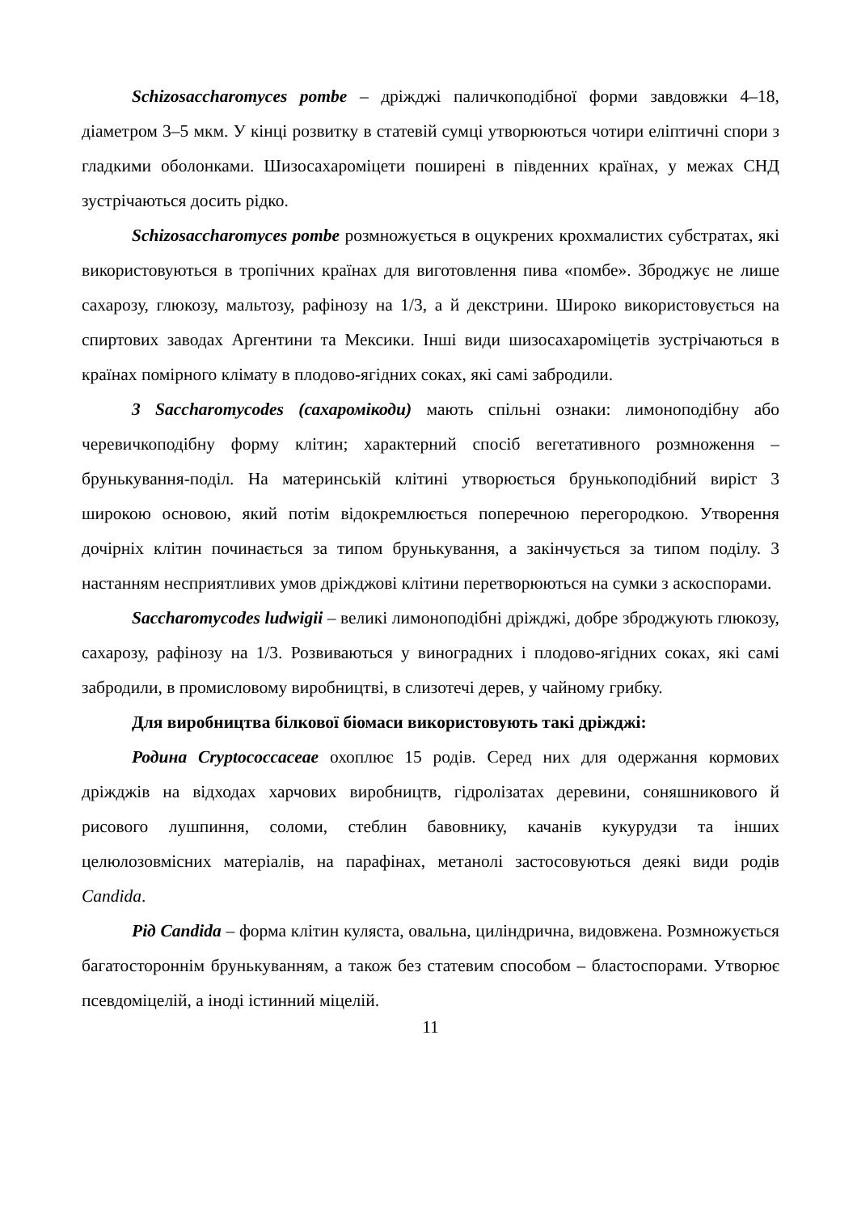Schizosaccharomyces pombe – дріжджі паличкоподібної форми завдовжки 4–18, діаметром 3–5 мкм. У кінці розвитку в статевій сумці утворюються чотири еліптичні спори з гладкими оболонками. Шизосахароміцети поширені в південних країнах, у межах СНД зустрічаються досить рідко.
Schizosaccharomyces pombe розмножується в оцукрених крохмалистих субстратах, які використовуються в тропічних країнах для виготовлення пива «помбе». Зброджує не лише сахарозу, глюкозу, мальтозу, рафінозу на 1/3, а й декстрини. Широко використовується на спиртових заводах Аргентини та Мексики. Інші види шизосахароміцетів зустрічаються в країнах помірного клімату в плодово-ягідних соках, які самі забродили.
3 Saccharomycodes (сахаромікоди) мають спільні ознаки: лимоноподібну або черевичкоподібну форму клітин; характерний спосіб вегетативного розмноження – брунькування-поділ. На материнській клітині утворюється брунькоподібний виріст 3 широкою основою, який потім відокремлюється поперечною перегородкою. Утворення дочірніх клітин починається за типом брунькування, а закінчується за типом поділу. 3 настанням несприятливих умов дріжджові клітини перетворюються на сумки з аскоспорами.
Saccharomycodes ludwigii – великі лимоноподібні дріжджі, добре зброджують глюкозу, сахарозу, рафінозу на 1/3. Розвиваються у виноградних і плодово-ягідних соках, які самі забродили, в промисловому виробництві, в слизотечі дерев, у чайному грибку.
Для виробництва білкової біомаси використовують такі дріжджі:
Родина Cryptococcaceae охоплює 15 родів. Серед них для одержання кормових дріжджів на відходах харчових виробництв, гідролізатах деревини, соняшникового й рисового лушпиння, соломи, стеблин бавовнику, качанів кукурудзи та інших целюлозовмісних матеріалів, на парафінах, метанолі застосовуються деякі види родів Candida.
Рід Candida – форма клітин куляста, овальна, циліндрична, видовжена. Розмножується багатостороннім брунькуванням, а також без статевим способом – бластоспорами. Утворює псевдоміцелій, а іноді істинний міцелій.
11